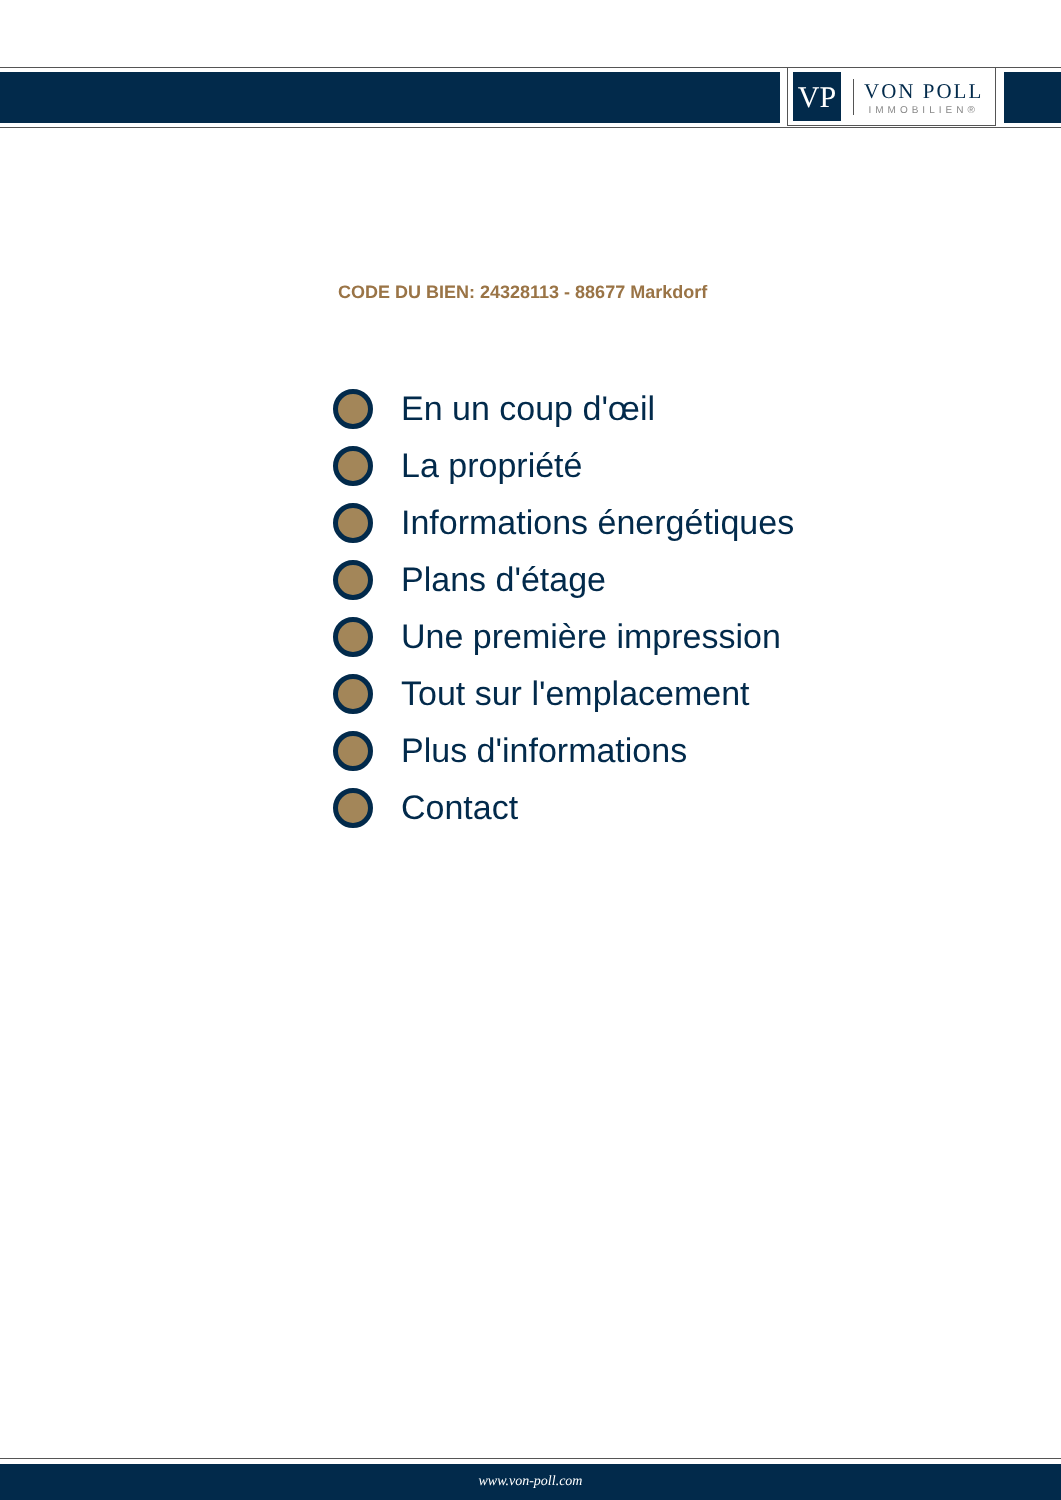VP
VON POLL
IMMOBILIEN®
CODE DU BIEN: 24328113 - 88677 Markdorf
En un coup d'œil
La propriété
Informations énergétiques
Plans d'étage
Une première impression
Tout sur l'emplacement
Plus d'informations
Contact
www.von-poll.com